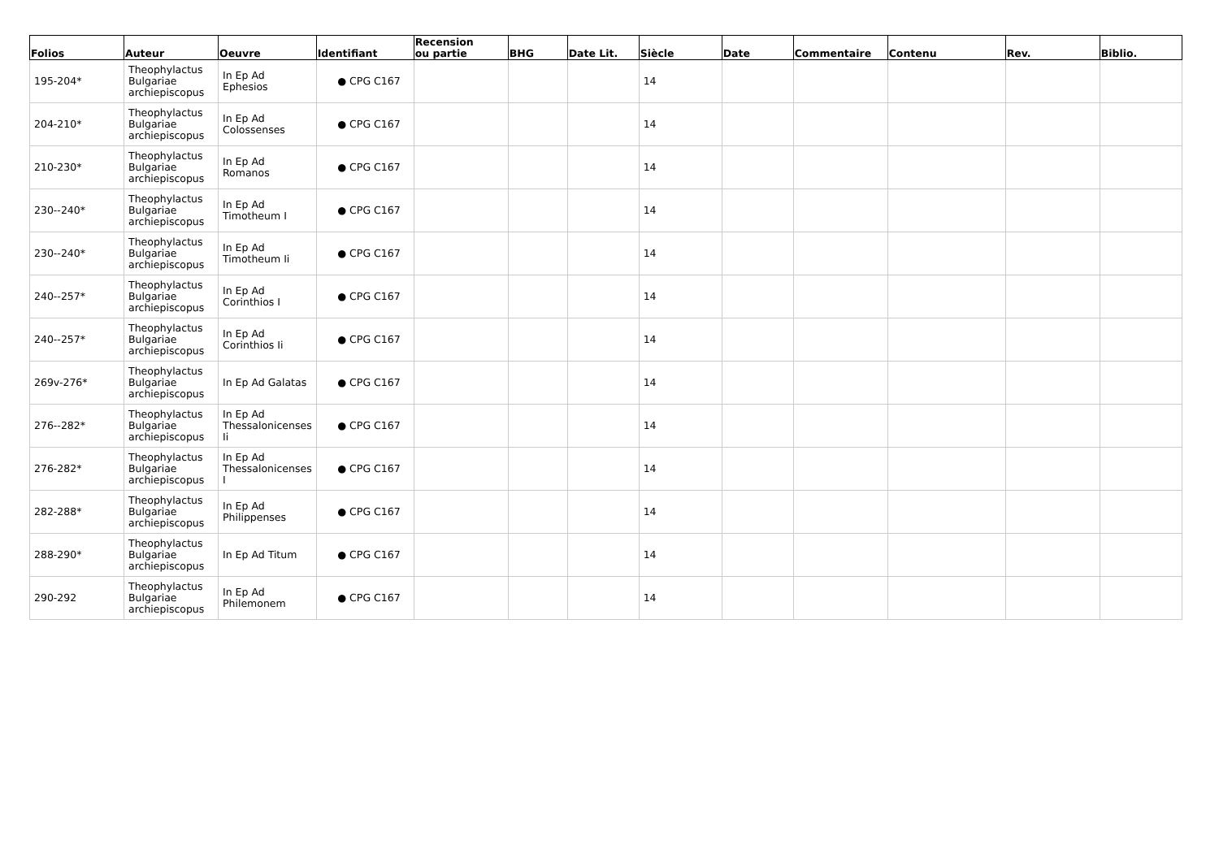| Folios | Auteur | Oeuvre | Identifiant | Recension ou partie | BHG | Date Lit. | Siècle | Date | Commentaire | Contenu | Rev. | Biblio. |
| --- | --- | --- | --- | --- | --- | --- | --- | --- | --- | --- | --- | --- |
| 195-204* | Theophylactus Bulgariae archiepiscopus | In Ep Ad Ephesios | ● CPG C167 | | | | 14 | | | | | |
| 204-210* | Theophylactus Bulgariae archiepiscopus | In Ep Ad Colossenses | ● CPG C167 | | | | 14 | | | | | |
| 210-230* | Theophylactus Bulgariae archiepiscopus | In Ep Ad Romanos | ● CPG C167 | | | | 14 | | | | | |
| 230--240* | Theophylactus Bulgariae archiepiscopus | In Ep Ad Timotheum I | ● CPG C167 | | | | 14 | | | | | |
| 230--240* | Theophylactus Bulgariae archiepiscopus | In Ep Ad Timotheum Ii | ● CPG C167 | | | | 14 | | | | | |
| 240--257* | Theophylactus Bulgariae archiepiscopus | In Ep Ad Corinthios I | ● CPG C167 | | | | 14 | | | | | |
| 240--257* | Theophylactus Bulgariae archiepiscopus | In Ep Ad Corinthios Ii | ● CPG C167 | | | | 14 | | | | | |
| 269v-276* | Theophylactus Bulgariae archiepiscopus | In Ep Ad Galatas | ● CPG C167 | | | | 14 | | | | | |
| 276--282* | Theophylactus Bulgariae archiepiscopus | In Ep Ad Thessalonicenses Ii | ● CPG C167 | | | | 14 | | | | | |
| 276-282* | Theophylactus Bulgariae archiepiscopus | In Ep Ad Thessalonicenses I | ● CPG C167 | | | | 14 | | | | | |
| 282-288* | Theophylactus Bulgariae archiepiscopus | In Ep Ad Philippenses | ● CPG C167 | | | | 14 | | | | | |
| 288-290* | Theophylactus Bulgariae archiepiscopus | In Ep Ad Titum | ● CPG C167 | | | | 14 | | | | | |
| 290-292 | Theophylactus Bulgariae archiepiscopus | In Ep Ad Philemonem | ● CPG C167 | | | | 14 | | | | | |